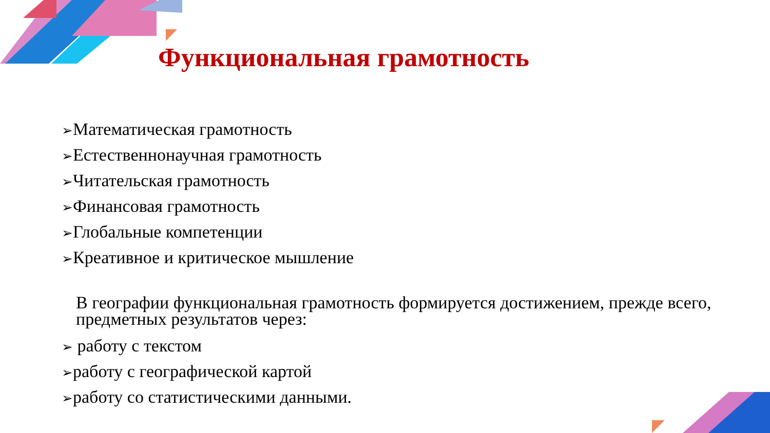Функциональная грамотность
➢Математическая грамотность
➢Естественнонаучная грамотность
➢Читательская грамотность
➢Финансовая грамотность
➢Глобальные компетенции
➢Креативное и критическое мышление
В географии функциональная грамотность формируется достижением, прежде всего, предметных результатов через:
➢ работу с текстом
➢работу с географической картой
➢работу со статистическими данными.